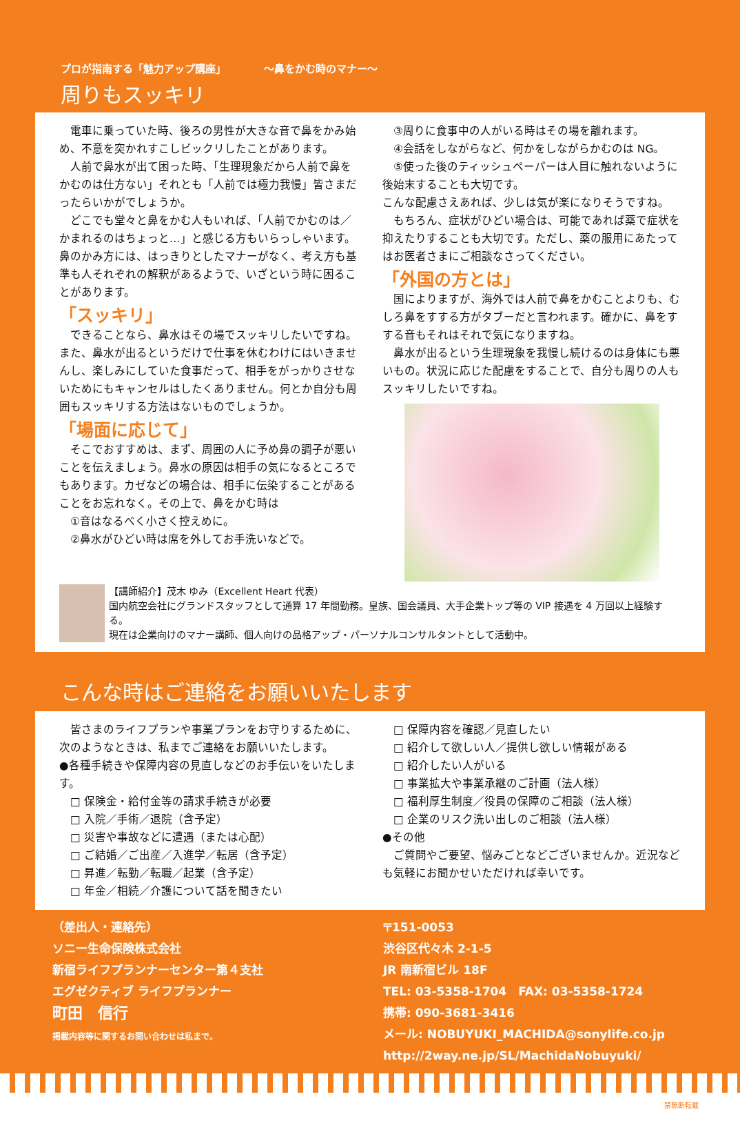プロが指南する「魅力アップ講座」 ～鼻をかむ時のマナー～
周りもスッキリ
　電車に乗っていた時、後ろの男性が大きな音で鼻をかみ始め、不意を突かれすこしビックリしたことがあります。
　人前で鼻水が出て困った時、「生理現象だから人前で鼻をかむのは仕方ない」それとも「人前では極力我慢」皆さまだったらいかがでしょうか。
　どこでも堂々と鼻をかむ人もいれば、「人前でかむのは／かまれるのはちょっと…」と感じる方もいらっしゃいます。鼻のかみ方には、はっきりとしたマナーがなく、考え方も基準も人それぞれの解釈があるようで、いざという時に困ることがあります。
「スッキリ」
　できることなら、鼻水はその場でスッキリしたいですね。また、鼻水が出るというだけで仕事を休むわけにはいきませんし、楽しみにしていた食事だって、相手をがっかりさせないためにもキャンセルはしたくありません。何とか自分も周囲もスッキリする方法はないものでしょうか。
「場面に応じて」
　そこでおすすめは、まず、周囲の人に予め鼻の調子が悪いことを伝えましょう。鼻水の原因は相手の気になるところでもあります。カゼなどの場合は、相手に伝染することがあることをお忘れなく。その上で、鼻をかむ時は
　①音はなるべく小さく控えめに。
　②鼻水がひどい時は席を外してお手洗いなどで。
　③周りに食事中の人がいる時はその場を離れます。
　④会話をしながらなど、何かをしながらかむのは NG。
　⑤使った後のティッシュペーパーは人目に触れないように後始末することも大切です。
こんな配慮さえあれば、少しは気が楽になりそうですね。
　もちろん、症状がひどい場合は、可能であれば薬で症状を抑えたりすることも大切です。ただし、薬の服用にあたってはお医者さまにご相談なさってください。
「外国の方とは」
　国によりますが、海外では人前で鼻をかむことよりも、むしろ鼻をすする方がタブーだと言われます。確かに、鼻をすする音もそれはそれで気になりますね。
　鼻水が出るという生理現象を我慢し続けるのは身体にも悪いもの。状況に応じた配慮をすることで、自分も周りの人もスッキリしたいですね。
【講師紹介】茂木 ゆみ（Excellent Heart 代表）
国内航空会社にグランドスタッフとして通算 17 年間勤務。皇族、国会議員、大手企業トップ等の VIP 接遇を 4 万回以上経験する。
現在は企業向けのマナー講師、個人向けの品格アップ・パーソナルコンサルタントとして活動中。
こんな時はご連絡をお願いいたします
　皆さまのライフプランや事業プランをお守りするために、次のようなときは、私までご連絡をお願いいたします。
●各種手続きや保障内容の見直しなどのお手伝いをいたします。
　□ 保険金・給付金等の請求手続きが必要
　□ 入院／手術／退院（含予定）
　□ 災害や事故などに遭遇（または心配）
　□ ご結婚／ご出産／入進学／転居（含予定）
　□ 昇進／転勤／転職／起業（含予定）
　□ 年金／相続／介護について話を聞きたい
　□ 保障内容を確認／見直したい
　□ 紹介して欲しい人／提供し欲しい情報がある
　□ 紹介したい人がいる
　□ 事業拡大や事業承継のご計画（法人様）
　□ 福利厚生制度／役員の保障のご相談（法人様）
　□ 企業のリスク洗い出しのご相談（法人様）
●その他
　ご質問やご要望、悩みごとなどございませんか。近況なども気軽にお聞かせいただければ幸いです。
（差出人・連絡先）
ソニー生命保険株式会社
新宿ライフプランナーセンター第４支社
エグゼクティブ ライフプランナー
町田　信行
掲載内容等に関するお問い合わせは私まで。
〒151-0053
渋谷区代々木 2-1-5
JR 南新宿ビル 18F
TEL: 03-5358-1704　FAX: 03-5358-1724
携帯: 090-3681-3416
メール: NOBUYUKI_MACHIDA@sonylife.co.jp
http://2way.ne.jp/SL/MachidaNobuyuki/
禁無断転載